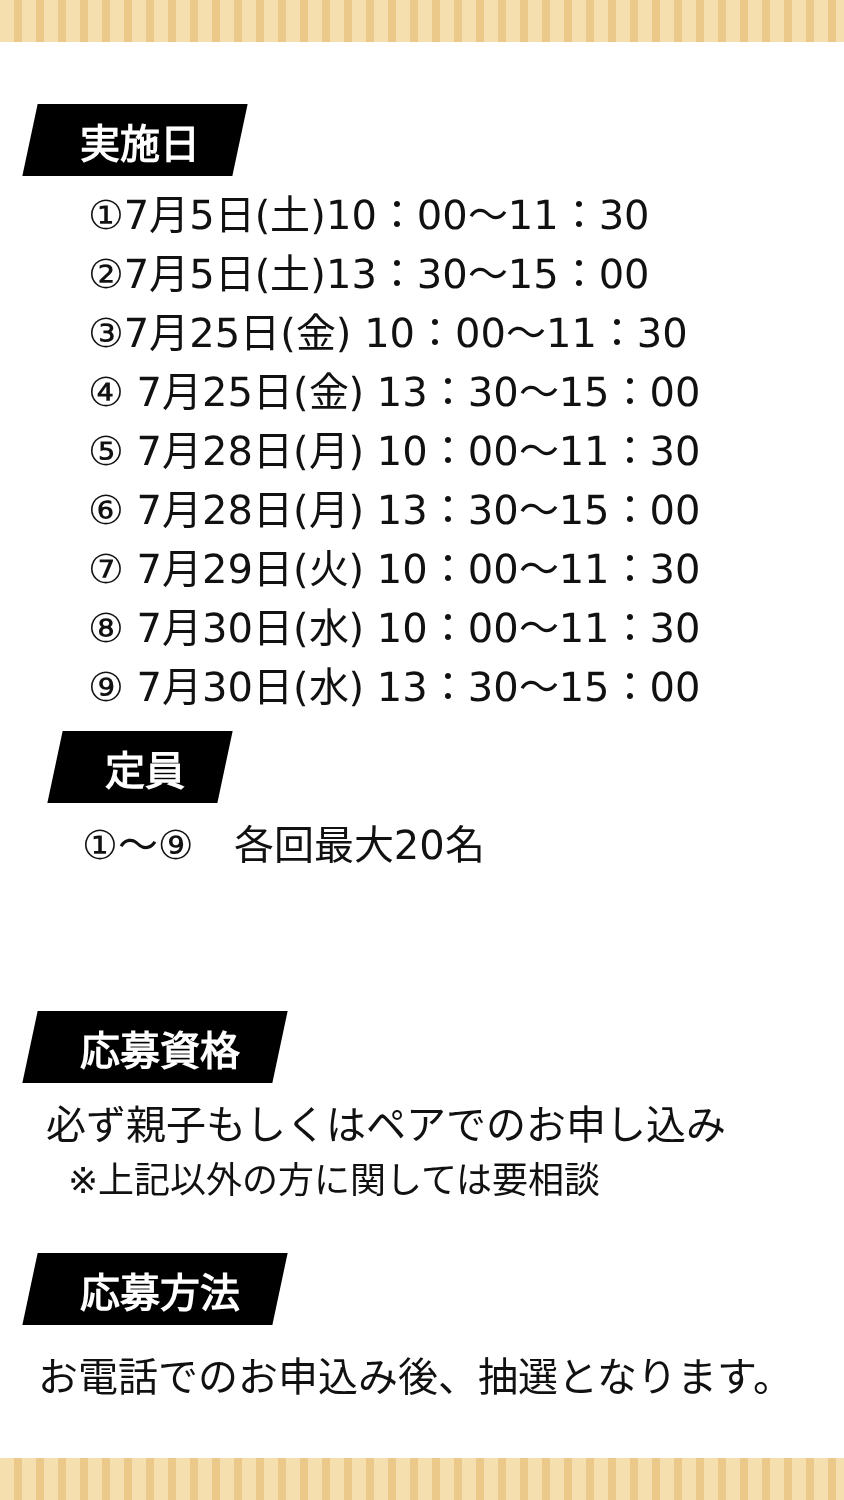実施日
①7月5日(土)10：00〜11：30
②7月5日(土)13：30〜15：00
③7月25日(金) 10：00〜11：30
④ 7月25日(金) 13：30〜15：00
⑤ 7月28日(月) 10：00〜11：30
⑥ 7月28日(月) 13：30〜15：00
⑦ 7月29日(火) 10：00〜11：30
⑧ 7月30日(水) 10：00〜11：30
⑨ 7月30日(水) 13：30〜15：00
定員
①〜⑨　各回最大20名
応募資格
必ず親子もしくはペアでのお申し込み
※上記以外の方に関しては要相談
応募方法
お電話でのお申込み後、抽選となります。